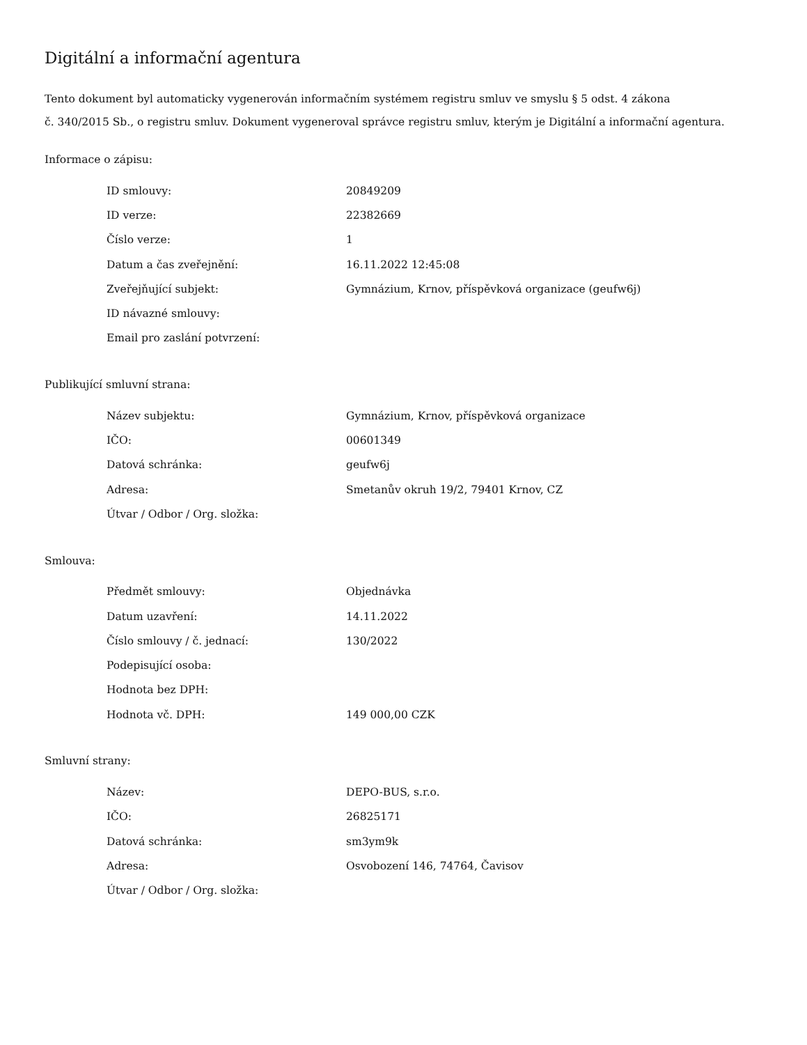Digitální a informační agentura
Tento dokument byl automaticky vygenerován informačním systémem registru smluv ve smyslu § 5 odst. 4 zákona
č. 340/2015 Sb., o registru smluv. Dokument vygeneroval správce registru smluv, kterým je Digitální a informační agentura.
Informace o zápisu:
| ID smlouvy: | 20849209 |
| ID verze: | 22382669 |
| Číslo verze: | 1 |
| Datum a čas zveřejnění: | 16.11.2022 12:45:08 |
| Zveřejňující subjekt: | Gymnázium, Krnov, příspěvková organizace (geufw6j) |
| ID návazné smlouvy: | |
| Email pro zaslání potvrzení: | |
Publikující smluvní strana:
| Název subjektu: | Gymnázium, Krnov, příspěvková organizace |
| IČO: | 00601349 |
| Datová schránka: | geufw6j |
| Adresa: | Smetanův okruh 19/2, 79401 Krnov, CZ |
| Útvar / Odbor / Org. složka: | |
Smlouva:
| Předmět smlouvy: | Objednávka |
| Datum uzavření: | 14.11.2022 |
| Číslo smlouvy / č. jednací: | 130/2022 |
| Podepisující osoba: | |
| Hodnota bez DPH: | |
| Hodnota vč. DPH: | 149 000,00 CZK |
Smluvní strany:
| Název: | DEPO-BUS, s.r.o. |
| IČO: | 26825171 |
| Datová schránka: | sm3ym9k |
| Adresa: | Osvobození 146, 74764, Čavisov |
| Útvar / Odbor / Org. složka: | |